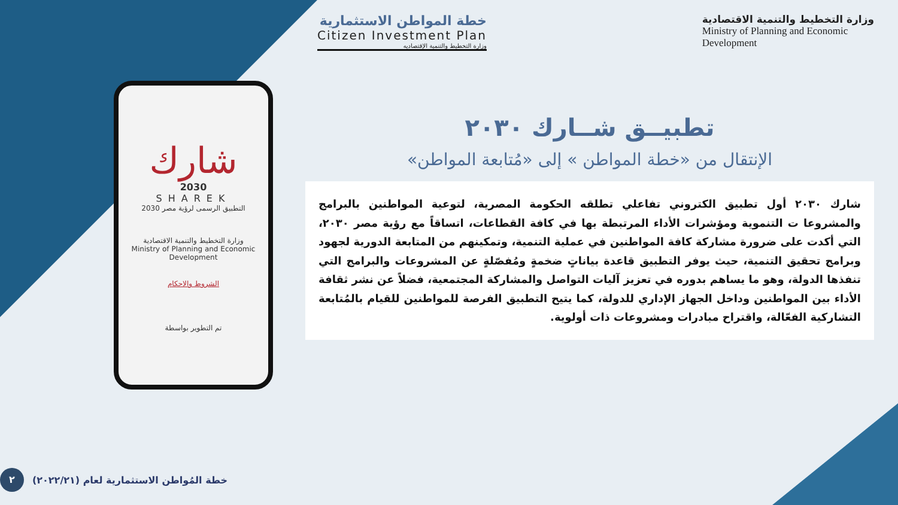خطة المواطن الاستثمارية
Citizen Investment Plan
وزارة التخطيط والتنمية الإقتصاديه
وزارة التخطيط والتنمية الاقتصادية
Ministry of Planning and Economic
Development
شارك
2030
SHAREK
التطبيق الرسمى لرؤية مصر 2030
وزارة التخطيط والتنمية الاقتصادية
Ministry of Planning and Economic Development
الشروط والاحكام
تم التطوير بواسطة
تطبيــق شــارك ٢٠٣٠
الإنتقال من «خطة المواطن » إلى «مُتابعة المواطن»
شارك ٢٠٣٠ أول تطبيق الكتروني تفاعلي تطلقه الحكومة المصرية، لتوعية المواطنين بالبرامج والمشروعا ت التنموية ومؤشرات الأداء المرتبطة بها في كافة القطاعات، اتساقاً مع رؤية مصر ٢٠٣٠، التي أكدت على ضرورة مشاركة كافة المواطنين في عملية التنمية، وتمكينهم من المتابعة الدورية لجهود وبرامج تحقيق التنمية، حيث يوفر التطبيق قاعدة بياناتٍ ضخمةٍ ومُفصّلةٍ عن المشروعات والبرامج التي تنفذها الدولة، وهو ما يساهم بدوره في تعزيز آليات التواصل والمشاركة المجتمعية، فضلاً عن نشر ثقافة الأداء بين المواطنين وداخل الجهاز الإداري للدولة، كما يتيح التطبيق الفرصة للمواطنين للقيام بالمُتابعة التشاركية الفعّالة، واقتراح مبادرات ومشروعات ذات أولوية.
خطة المُواطن الاستثمارية لعام (٢٠٢٢/٢١) ٢